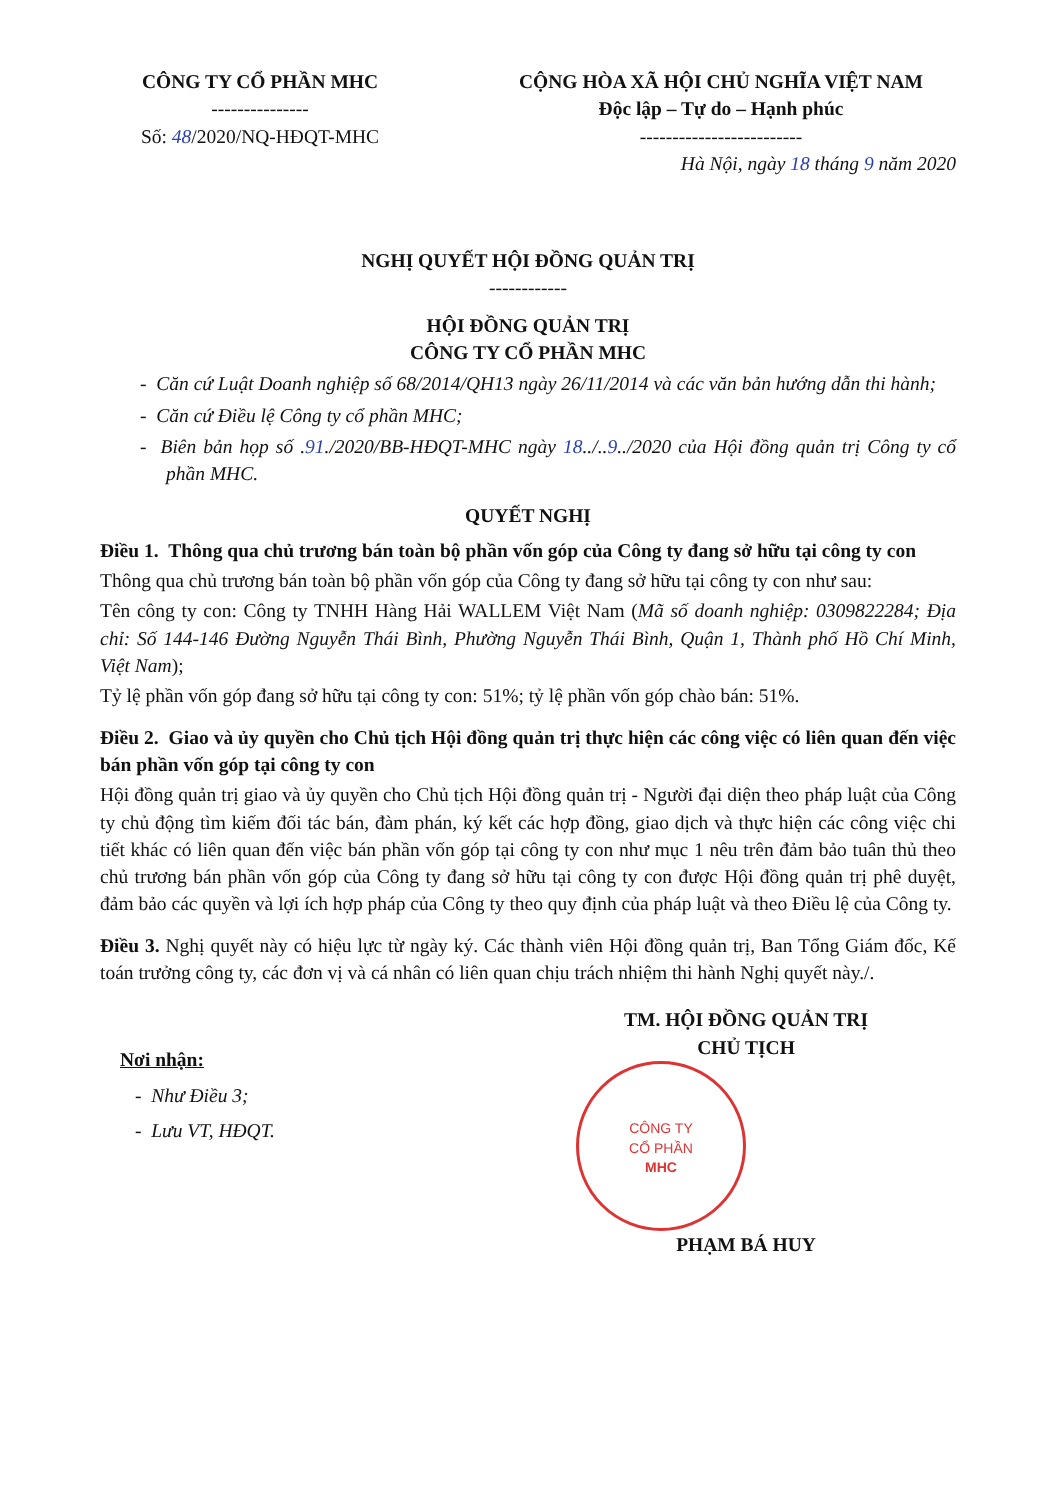CÔNG TY CỔ PHẦN MHC
---------------
Số: 48/2020/NQ-HĐQT-MHC
CỘNG HÒA XÃ HỘI CHỦ NGHĨA VIỆT NAM
Độc lập – Tự do – Hạnh phúc
-------------------------
Hà Nội, ngày 18 tháng 9 năm 2020
NGHỊ QUYẾT HỘI ĐỒNG QUẢN TRỊ
------------
HỘI ĐỒNG QUẢN TRỊ
CÔNG TY CỔ PHẦN MHC
- Căn cứ Luật Doanh nghiệp số 68/2014/QH13 ngày 26/11/2014 và các văn bản hướng dẫn thi hành;
- Căn cứ Điều lệ Công ty cổ phần MHC;
- Biên bản họp số .91./2020/BB-HĐQT-MHC ngày 18../..9../2020 của Hội đồng quản trị Công ty cổ phần MHC.
QUYẾT NGHỊ
Điều 1. Thông qua chủ trương bán toàn bộ phần vốn góp của Công ty đang sở hữu tại công ty con
Thông qua chủ trương bán toàn bộ phần vốn góp của Công ty đang sở hữu tại công ty con như sau:
Tên công ty con: Công ty TNHH Hàng Hải WALLEM Việt Nam (Mã số doanh nghiệp: 0309822284; Địa chỉ: Số 144-146 Đường Nguyễn Thái Bình, Phường Nguyễn Thái Bình, Quận 1, Thành phố Hồ Chí Minh, Việt Nam);
Tỷ lệ phần vốn góp đang sở hữu tại công ty con: 51%; tỷ lệ phần vốn góp chào bán: 51%.
Điều 2. Giao và ủy quyền cho Chủ tịch Hội đồng quản trị thực hiện các công việc có liên quan đến việc bán phần vốn góp tại công ty con
Hội đồng quản trị giao và ủy quyền cho Chủ tịch Hội đồng quản trị - Người đại diện theo pháp luật của Công ty chủ động tìm kiếm đối tác bán, đàm phán, ký kết các hợp đồng, giao dịch và thực hiện các công việc chi tiết khác có liên quan đến việc bán phần vốn góp tại công ty con như mục 1 nêu trên đảm bảo tuân thủ theo chủ trương bán phần vốn góp của Công ty đang sở hữu tại công ty con được Hội đồng quản trị phê duyệt, đảm bảo các quyền và lợi ích hợp pháp của Công ty theo quy định của pháp luật và theo Điều lệ của Công ty.
Điều 3. Nghị quyết này có hiệu lực từ ngày ký. Các thành viên Hội đồng quản trị, Ban Tổng Giám đốc, Kế toán trưởng công ty, các đơn vị và cá nhân có liên quan chịu trách nhiệm thi hành Nghị quyết này./.
Nơi nhận:
- Như Điều 3;
- Lưu VT, HĐQT.
TM. HỘI ĐỒNG QUẢN TRỊ
CHỦ TỊCH
CÔNG TY
CỔ PHẦN
MHC
PHẠM BÁ HUY